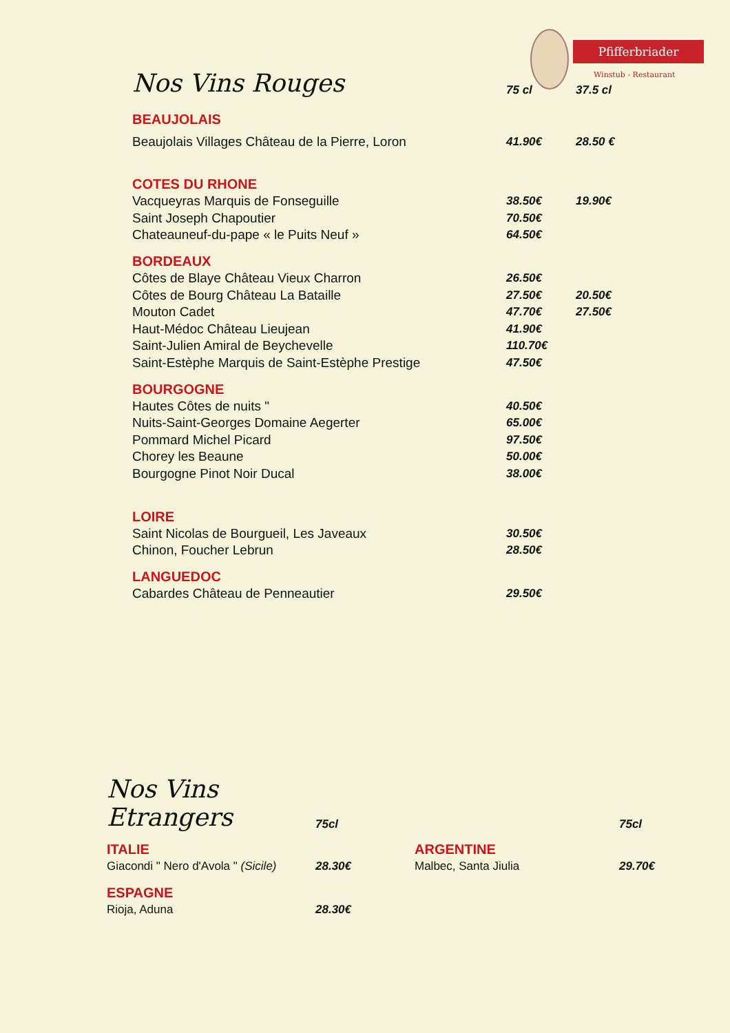Pfifferbriader
Winstub - Restaurant
| Nos Vins Rouges | 75 cl | 37.5 cl |
| --- | --- | --- |
| BEAUJOLAIS | | |
| Beaujolais Villages Château de la Pierre, Loron | 41.90€ | 28.50 € |
| COTES DU RHONE | | |
| Vacqueyras Marquis de Fonseguille | 38.50€ | 19.90€ |
| Saint Joseph Chapoutier | 70.50€ | |
| Chateauneuf-du-pape « le Puits Neuf » | 64.50€ | |
| BORDEAUX | | |
| Côtes de Blaye Château Vieux Charron | 26.50€ | |
| Côtes de Bourg Château La Bataille | 27.50€ | 20.50€ |
| Mouton Cadet | 47.70€ | 27.50€ |
| Haut-Médoc Château Lieujean | 41.90€ | |
| Saint-Julien Amiral de Beychevelle | 110.70€ | |
| Saint-Estèphe Marquis de Saint-Estèphe Prestige | 47.50€ | |
| BOURGOGNE | | |
| Hautes Côtes de nuits " | 40.50€ | |
| Nuits-Saint-Georges Domaine Aegerter | 65.00€ | |
| Pommard Michel Picard | 97.50€ | |
| Chorey les Beaune | 50.00€ | |
| Bourgogne Pinot Noir Ducal | 38.00€ | |
| LOIRE | | |
| Saint Nicolas de Bourgueil, Les Javeaux | 30.50€ | |
| Chinon, Foucher Lebrun | 28.50€ | |
| LANGUEDOC | | |
| Cabardes Château de Penneautier | 29.50€ | |
| Nos Vins Etrangers | 75cl | | 75cl |
| --- | --- | --- | --- |
| ITALIE | | ARGENTINE | |
| Giacondi " Nero d'Avola " (Sicile) | 28.30€ | Malbec, Santa Jiulia | 29.70€ |
| ESPAGNE | | | |
| Rioja, Aduna | 28.30€ | | |